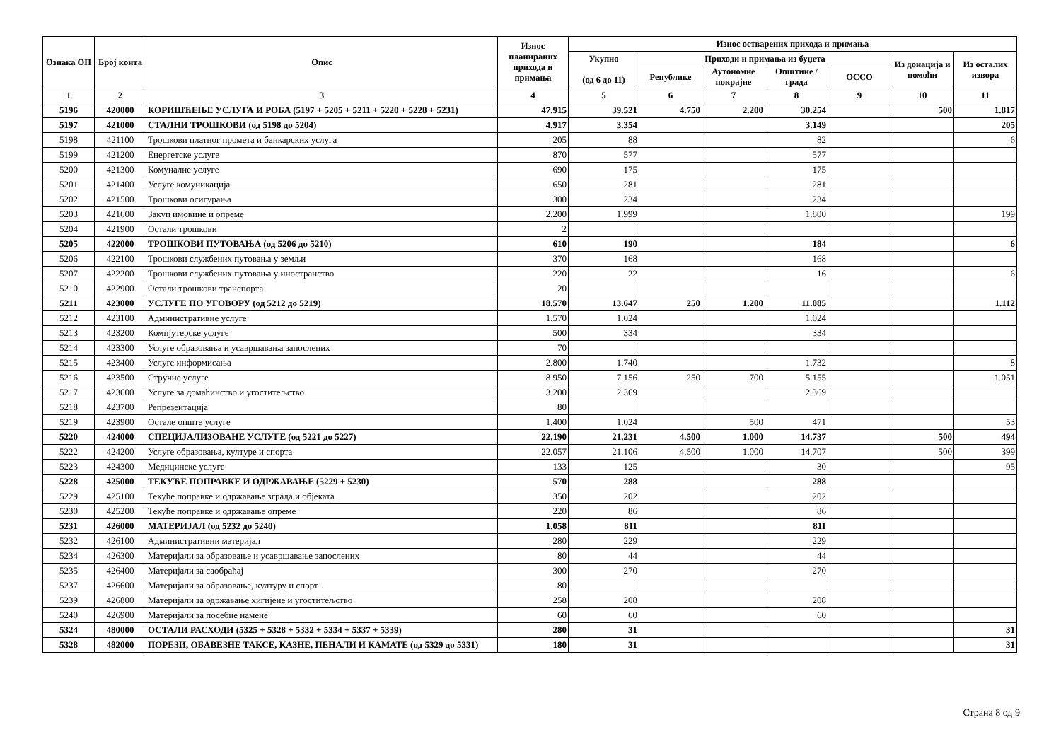| Ознака ОП | Број конта | Опис | Износ планираних прихода и примања | Износ остварених прихода и примања | | | | | | |
| --- | --- | --- | --- | --- | --- | --- | --- | --- | --- | --- |
| | | | | Укупно (од 6 до 11) | Приходи и примања из буџета | | | | Из донација и помоћи | Из осталих извора |
| | | | | | Републике | Аутономне покрајне | Општине / града | ОССО | | |
| 1 | 2 | 3 | 4 | 5 | 6 | 7 | 8 | 9 | 10 | 11 |
| 5196 | 420000 | КОРИШЋЕЊЕ УСЛУГА И РОБА (5197 + 5205 + 5211 + 5220 + 5228 + 5231) | 47.915 | 39.521 | 4.750 | 2.200 | 30.254 | | 500 | 1.817 |
| 5197 | 421000 | СТАЛНИ ТРОШКОВИ (од 5198 до 5204) | 4.917 | 3.354 | | | 3.149 | | | 205 |
| 5198 | 421100 | Трошкови платног промета и банкарских услуга | 205 | 88 | | | 82 | | | 6 |
| 5199 | 421200 | Енергетске услуге | 870 | 577 | | | 577 | | | |
| 5200 | 421300 | Комуналне услуге | 690 | 175 | | | 175 | | | |
| 5201 | 421400 | Услуге комуникација | 650 | 281 | | | 281 | | | |
| 5202 | 421500 | Трошкови осигурања | 300 | 234 | | | 234 | | | |
| 5203 | 421600 | Закуп имовине и опреме | 2.200 | 1.999 | | | 1.800 | | | 199 |
| 5204 | 421900 | Остали трошкови | 2 | | | | | | | |
| 5205 | 422000 | ТРОШКОВИ ПУТОВАЊА (од 5206 до 5210) | 610 | 190 | | | 184 | | | 6 |
| 5206 | 422100 | Трошкови службених путовања у земљи | 370 | 168 | | | 168 | | | |
| 5207 | 422200 | Трошкови службених путовања у иностранство | 220 | 22 | | | 16 | | | 6 |
| 5210 | 422900 | Остали трошкови транспорта | 20 | | | | | | | |
| 5211 | 423000 | УСЛУГЕ ПО УГОВОРУ (од 5212 до 5219) | 18.570 | 13.647 | 250 | 1.200 | 11.085 | | | 1.112 |
| 5212 | 423100 | Административне услуге | 1.570 | 1.024 | | | 1.024 | | | |
| 5213 | 423200 | Компјутерске услуге | 500 | 334 | | | 334 | | | |
| 5214 | 423300 | Услуге образовања и усавршавања запослених | 70 | | | | | | | |
| 5215 | 423400 | Услуге информисања | 2.800 | 1.740 | | | 1.732 | | | 8 |
| 5216 | 423500 | Стручне услуге | 8.950 | 7.156 | 250 | 700 | 5.155 | | | 1.051 |
| 5217 | 423600 | Услуге за домаћинство и угоститељство | 3.200 | 2.369 | | | 2.369 | | | |
| 5218 | 423700 | Репрезентација | 80 | | | | | | | |
| 5219 | 423900 | Остале опште услуге | 1.400 | 1.024 | | 500 | 471 | | | 53 |
| 5220 | 424000 | СПЕЦИЈАЛИЗОВАНЕ УСЛУГЕ (од 5221 до 5227) | 22.190 | 21.231 | 4.500 | 1.000 | 14.737 | | 500 | 494 |
| 5222 | 424200 | Услуге образовања, културе и спорта | 22.057 | 21.106 | 4.500 | 1.000 | 14.707 | | 500 | 399 |
| 5223 | 424300 | Медицинске услуге | 133 | 125 | | | 30 | | | 95 |
| 5228 | 425000 | ТЕКУЋЕ ПОПРАВКЕ И ОДРЖАВАЊЕ (5229 + 5230) | 570 | 288 | | | 288 | | | |
| 5229 | 425100 | Текуће поправке и одржавање зграда и објеката | 350 | 202 | | | 202 | | | |
| 5230 | 425200 | Текуће поправке и одржавање опреме | 220 | 86 | | | 86 | | | |
| 5231 | 426000 | МАТЕРИЈАЛ (од 5232 до 5240) | 1.058 | 811 | | | 811 | | | |
| 5232 | 426100 | Административни материјал | 280 | 229 | | | 229 | | | |
| 5234 | 426300 | Материјали за образовање и усавршавање запослених | 80 | 44 | | | 44 | | | |
| 5235 | 426400 | Материјали за саобраћај | 300 | 270 | | | 270 | | | |
| 5237 | 426600 | Материјали за образовање, културу и спорт | 80 | | | | | | | |
| 5239 | 426800 | Материјали за одржавање хигијене и угоститељство | 258 | 208 | | | 208 | | | |
| 5240 | 426900 | Материјали за посебне намене | 60 | 60 | | | 60 | | | |
| 5324 | 480000 | ОСТАЛИ РАСХОДИ (5325 + 5328 + 5332 + 5334 + 5337 + 5339) | 280 | 31 | | | | | | 31 |
| 5328 | 482000 | ПОРЕЗИ, ОБАВЕЗНЕ ТАКСЕ, КАЗНЕ, ПЕНАЛИ И КАМАТЕ (од 5329 до 5331) | 180 | 31 | | | | | | 31 |
Страна 8 од 9